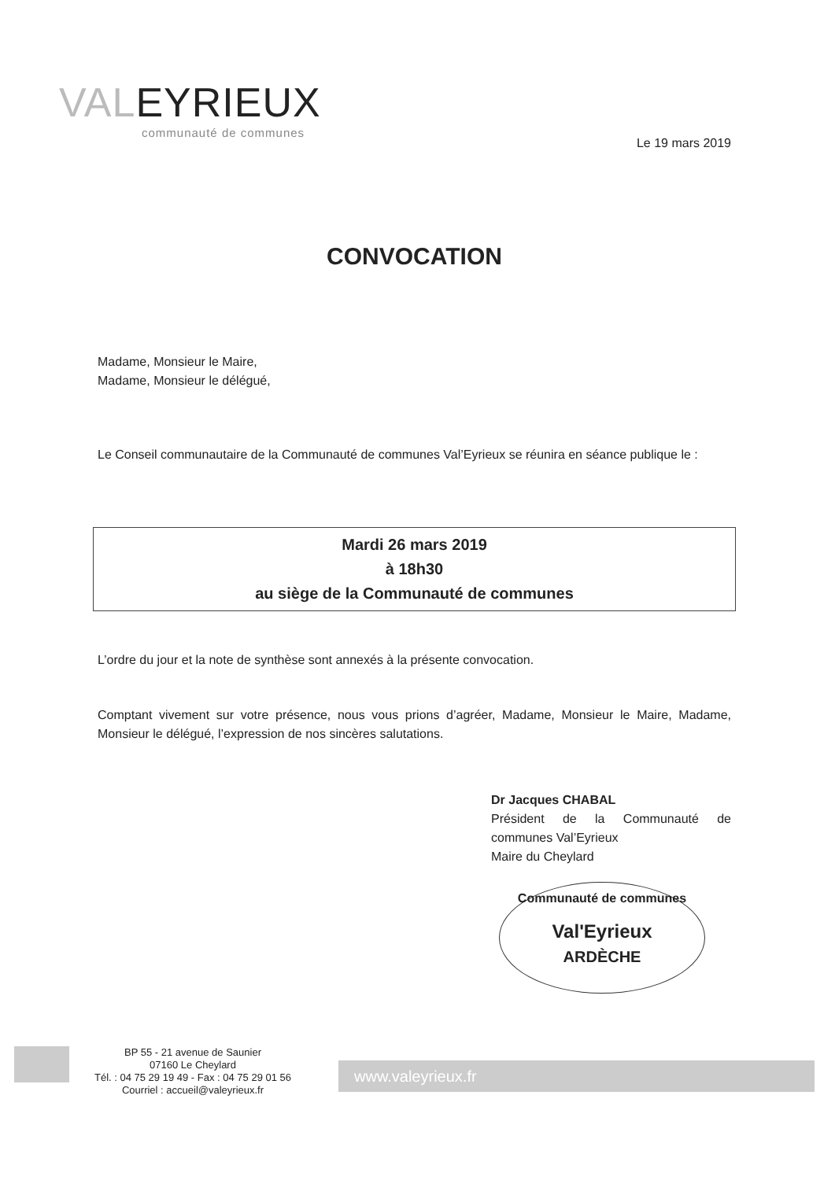VALEYRIEUX
communauté de communes
Le 19 mars 2019
CONVOCATION
Madame, Monsieur le Maire,
Madame, Monsieur le délégué,
Le Conseil communautaire de la Communauté de communes Val’Eyrieux se réunira en séance publique le :
Mardi 26 mars 2019
à 18h30
au siège de la Communauté de communes
L’ordre du jour et la note de synthèse sont annexés à la présente convocation.
Comptant vivement sur votre présence, nous vous prions d’agréer, Madame, Monsieur le Maire, Madame, Monsieur le délégué, l’expression de nos sincères salutations.
Dr Jacques CHABAL
Président de la Communauté de communes Val’Eyrieux
Maire du Cheylard
Communauté de communes
Val'Eyrieux
ARDÈCHE
BP 55 - 21 avenue de Saunier
07160 Le Cheylard
Tél. : 04 75 29 19 49 - Fax : 04 75 29 01 56
Courriel : accueil@valeyrieux.fr
www.valeyrieux.fr